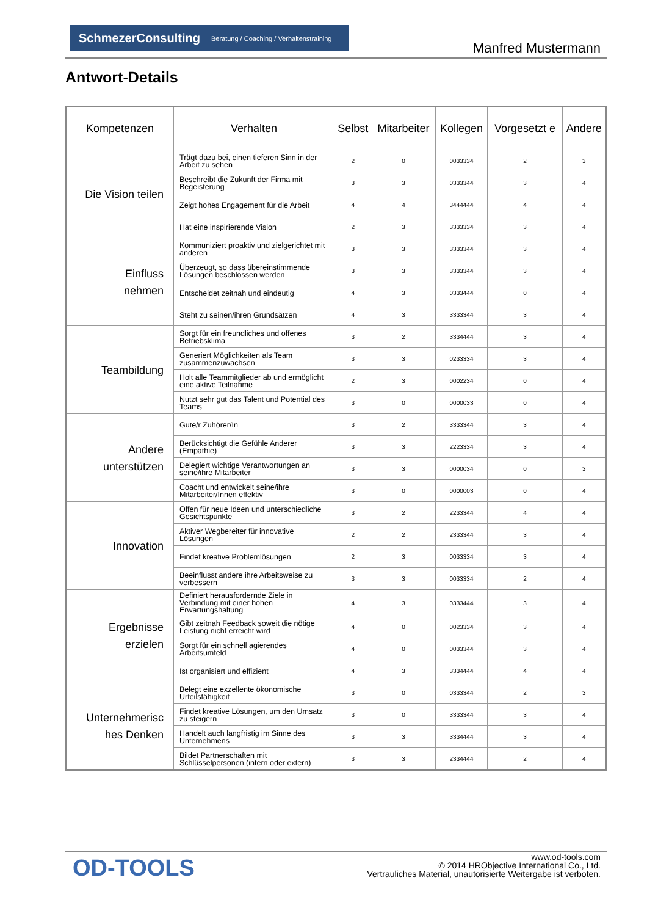SchmezerConsulting Beratung / Coaching / Verhaltenstraining
Manfred Mustermann
Antwort-Details
| Kompetenzen | Verhalten | Selbst | Mitarbeiter | Kollegen | Vorgesetzt e | Andere |
| --- | --- | --- | --- | --- | --- | --- |
| Die Vision teilen | Trägt dazu bei, einen tieferen Sinn in der Arbeit zu sehen | 2 | 0 | 0033334 | 2 | 3 |
| | Beschreibt die Zukunft der Firma mit Begeisterung | 3 | 3 | 0333344 | 3 | 4 |
| | Zeigt hohes Engagement für die Arbeit | 4 | 4 | 3444444 | 4 | 4 |
| | Hat eine inspirierende Vision | 2 | 3 | 3333334 | 3 | 4 |
| Einfluss nehmen | Kommuniziert proaktiv und zielgerichtet mit anderen | 3 | 3 | 3333344 | 3 | 4 |
| | Überzeugt, so dass übereinstimmende Lösungen beschlossen werden | 3 | 3 | 3333344 | 3 | 4 |
| | Entscheidet zeitnah und eindeutig | 4 | 3 | 0333444 | 0 | 4 |
| | Steht zu seinen/ihren Grundsätzen | 4 | 3 | 3333344 | 3 | 4 |
| Teambildung | Sorgt für ein freundliches und offenes Betriebsklima | 3 | 2 | 3334444 | 3 | 4 |
| | Generiert Möglichkeiten als Team zusammenzuwachsen | 3 | 3 | 0233334 | 3 | 4 |
| | Holt alle Teammitglieder ab und ermöglicht eine aktive Teilnahme | 2 | 3 | 0002234 | 0 | 4 |
| | Nutzt sehr gut das Talent und Potential des Teams | 3 | 0 | 0000033 | 0 | 4 |
| Andere unterstützen | Gute/r Zuhörer/In | 3 | 2 | 3333344 | 3 | 4 |
| | Berücksichtigt die Gefühle Anderer (Empathie) | 3 | 3 | 2223334 | 3 | 4 |
| | Delegiert wichtige Verantwortungen an seine/ihre Mitarbeiter | 3 | 3 | 0000034 | 0 | 3 |
| | Coacht und entwickelt seine/ihre Mitarbeiter/Innen effektiv | 3 | 0 | 0000003 | 0 | 4 |
| Innovation | Offen für neue Ideen und unterschiedliche Gesichtspunkte | 3 | 2 | 2233344 | 4 | 4 |
| | Aktiver Wegbereiter für innovative Lösungen | 2 | 2 | 2333344 | 3 | 4 |
| | Findet kreative Problemlösungen | 2 | 3 | 0033334 | 3 | 4 |
| | Beeinflusst andere ihre Arbeitsweise zu verbessern | 3 | 3 | 0033334 | 2 | 4 |
| Ergebnisse erzielen | Definiert herausfordernde Ziele in Verbindung mit einer hohen Erwartungshaltung | 4 | 3 | 0333444 | 3 | 4 |
| | Gibt zeitnah Feedback soweit die nötige Leistung nicht erreicht wird | 4 | 0 | 0023334 | 3 | 4 |
| | Sorgt für ein schnell agierendes Arbeitsumfeld | 4 | 0 | 0033344 | 3 | 4 |
| | Ist organisiert und effizient | 4 | 3 | 3334444 | 4 | 4 |
| Unternehmerisc hes Denken | Belegt eine exzellente ökonomische Urteilsfähigkeit | 3 | 0 | 0333344 | 2 | 3 |
| | Findet kreative Lösungen, um den Umsatz zu steigern | 3 | 0 | 3333344 | 3 | 4 |
| | Handelt auch langfristig im Sinne des Unternehmens | 3 | 3 | 3334444 | 3 | 4 |
| | Bildet Partnerschaften mit Schlüsselpersonen (intern oder extern) | 3 | 3 | 2334444 | 2 | 4 |
OD-TOOLS
www.od-tools.com
© 2014 HRObjective International Co., Ltd.
Vertrauliches Material, unautorisierte Weitergabe ist verboten.